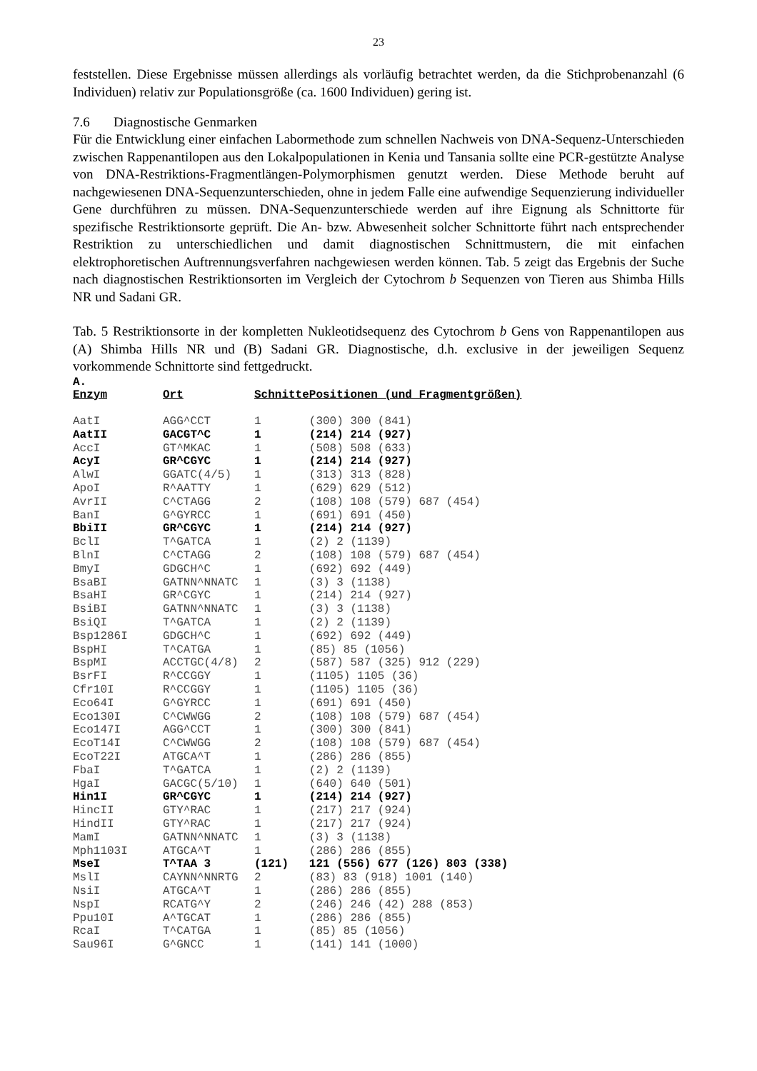23
feststellen. Diese Ergebnisse müssen allerdings als vorläufig betrachtet werden, da die Stichprobenanzahl (6 Individuen) relativ zur Populationsgröße (ca. 1600 Individuen) gering ist.
7.6 Diagnostische Genmarken
Für die Entwicklung einer einfachen Labormethode zum schnellen Nachweis von DNA-Sequenz-Unterschieden zwischen Rappenantilopen aus den Lokalpopulationen in Kenia und Tansania sollte eine PCR-gestützte Analyse von DNA-Restriktions-Fragmentlängen-Polymorphismen genutzt werden. Diese Methode beruht auf nachgewiesenen DNA-Sequenzunterschieden, ohne in jedem Falle eine aufwendige Sequenzierung individueller Gene durchführen zu müssen. DNA-Sequenzunterschiede werden auf ihre Eignung als Schnittorte für spezifische Restriktionsorte geprüft. Die An- bzw. Abwesenheit solcher Schnittorte führt nach entsprechender Restriktion zu unterschiedlichen und damit diagnostischen Schnittmustern, die mit einfachen elektrophoretischen Auftrennungsverfahren nachgewiesen werden können. Tab. 5 zeigt das Ergebnis der Suche nach diagnostischen Restriktionsorten im Vergleich der Cytochrom b Sequenzen von Tieren aus Shimba Hills NR und Sadani GR.
Tab. 5 Restriktionsorte in der kompletten Nukleotidsequenz des Cytochrom b Gens von Rappenantilopen aus (A) Shimba Hills NR und (B) Sadani GR. Diagnostische, d.h. exclusive in der jeweiligen Sequenz vorkommende Schnittorte sind fettgedruckt.
A.
| Enzym | Ort | Schnitte | Positionen (und Fragmentgrößen) |
| --- | --- | --- | --- |
| AatI | AGG^CCT | 1 | (300) 300 (841) |
| AatII | GACGT^C | 1 | (214) 214 (927) |
| AccI | GT^MKAC | 1 | (508) 508 (633) |
| AcyI | GR^CGYC | 1 | (214) 214 (927) |
| AlwI | GGATC(4/5) | 1 | (313) 313 (828) |
| ApoI | R^AATTY | 1 | (629) 629 (512) |
| AvrII | C^CTAGG | 2 | (108) 108 (579) 687 (454) |
| BanI | G^GYRCC | 1 | (691) 691 (450) |
| BbiII | GR^CGYC | 1 | (214) 214 (927) |
| BclI | T^GATCA | 1 | (2) 2 (1139) |
| BlnI | C^CTAGG | 2 | (108) 108 (579) 687 (454) |
| BmyI | GDGCH^C | 1 | (692) 692 (449) |
| BsaBI | GATNN^NNATC | 1 | (3) 3 (1138) |
| BsaHI | GR^CGYC | 1 | (214) 214 (927) |
| BsiBI | GATNN^NNATC | 1 | (3) 3 (1138) |
| BsiQI | T^GATCA | 1 | (2) 2 (1139) |
| Bsp1286I | GDGCH^C | 1 | (692) 692 (449) |
| BspHI | T^CATGA | 1 | (85) 85 (1056) |
| BspMI | ACCTGC(4/8) | 2 | (587) 587 (325) 912 (229) |
| BsrFI | R^CCGGY | 1 | (1105) 1105 (36) |
| Cfr10I | R^CCGGY | 1 | (1105) 1105 (36) |
| Eco64I | G^GYRCC | 1 | (691) 691 (450) |
| Eco130I | C^CWWGG | 2 | (108) 108 (579) 687 (454) |
| Eco147I | AGG^CCT | 1 | (300) 300 (841) |
| EcoT14I | C^CWWGG | 2 | (108) 108 (579) 687 (454) |
| EcoT22I | ATGCA^T | 1 | (286) 286 (855) |
| FbaI | T^GATCA | 1 | (2) 2 (1139) |
| HgaI | GACGC(5/10) | 1 | (640) 640 (501) |
| Hin1I | GR^CGYC | 1 | (214) 214 (927) |
| HincII | GTY^RAC | 1 | (217) 217 (924) |
| HindII | GTY^RAC | 1 | (217) 217 (924) |
| MamI | GATNN^NNATC | 1 | (3) 3 (1138) |
| Mph1103I | ATGCA^T | 1 | (286) 286 (855) |
| MseI | T^TAA 3 | (121) | 121 (556) 677 (126) 803 (338) |
| MslI | CAYNN^NNRTG | 2 | (83) 83 (918) 1001 (140) |
| NsiI | ATGCA^T | 1 | (286) 286 (855) |
| NspI | RCATG^Y | 2 | (246) 246 (42) 288 (853) |
| Ppu10I | A^TGCAT | 1 | (286) 286 (855) |
| RcaI | T^CATGA | 1 | (85) 85 (1056) |
| Sau96I | G^GNCC | 1 | (141) 141 (1000) |